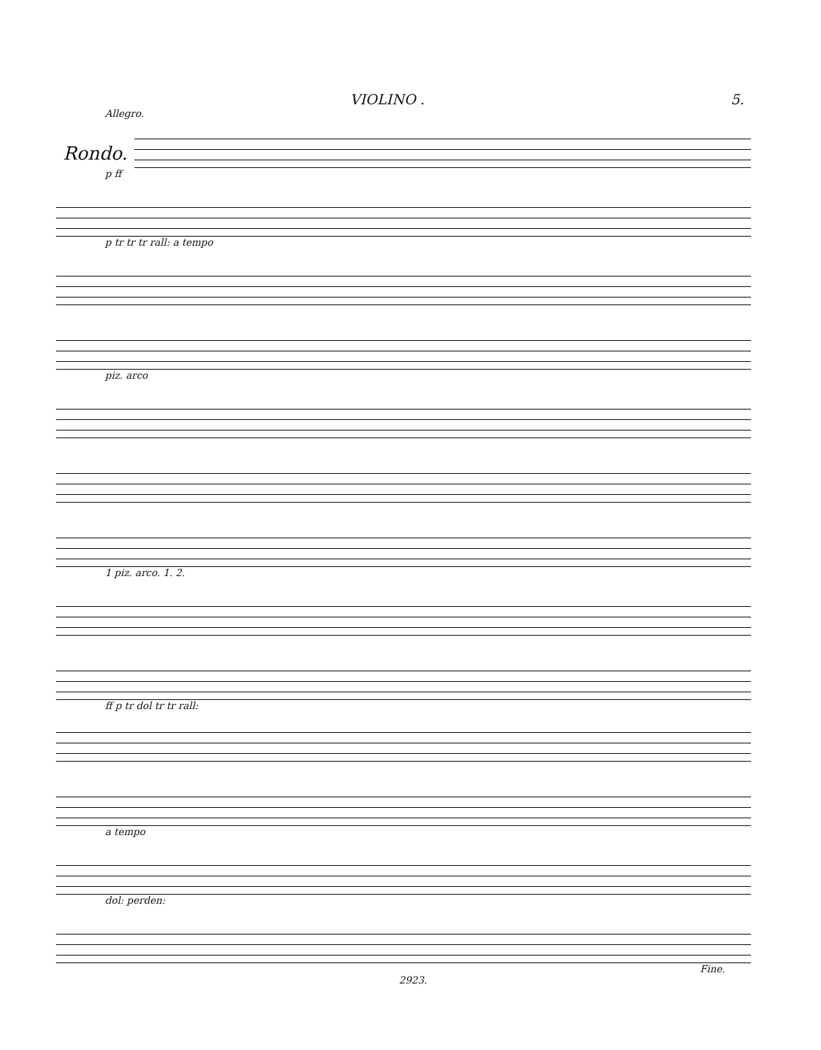VIOLINO . 5.
Allegro.
Rondo.
p ff
p tr tr tr rall: a tempo
piz. arco
1 piz. arco. 1. 2.
ff p tr dol tr tr rall:
a tempo
dol: perden:
Fine.
2923.